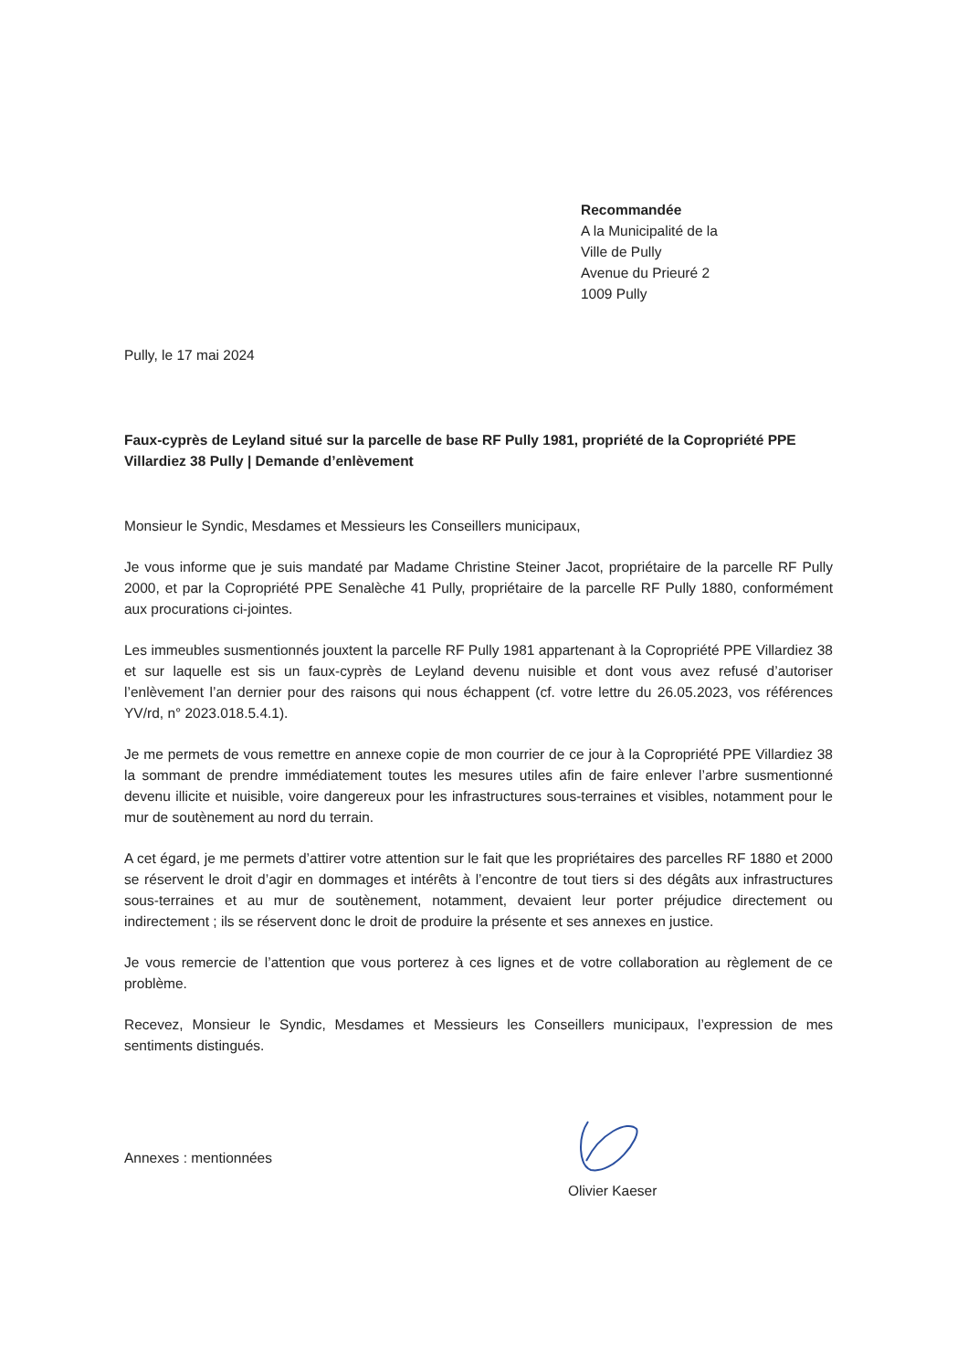Recommandée
A la Municipalité de la
Ville de Pully
Avenue du Prieuré 2
1009 Pully
Pully, le 17 mai 2024
Faux-cyprès de Leyland situé sur la parcelle de base RF Pully 1981, propriété de la Copropriété PPE Villardiez 38 Pully | Demande d’enlèvement
Monsieur le Syndic, Mesdames et Messieurs les Conseillers municipaux,
Je vous informe que je suis mandaté par Madame Christine Steiner Jacot, propriétaire de la parcelle RF Pully 2000, et par la Copropriété PPE Senalèche 41 Pully, propriétaire de la parcelle RF Pully 1880, conformément aux procurations ci-jointes.
Les immeubles susmentionnés jouxtent la parcelle RF Pully 1981 appartenant à la Copropriété PPE Villardiez 38 et sur laquelle est sis un faux-cyprès de Leyland devenu nuisible et dont vous avez refusé d’autoriser l’enlèvement l’an dernier pour des raisons qui nous échappent (cf. votre lettre du 26.05.2023, vos références YV/rd, n° 2023.018.5.4.1).
Je me permets de vous remettre en annexe copie de mon courrier de ce jour à la Copropriété PPE Villardiez 38 la sommant de prendre immédiatement toutes les mesures utiles afin de faire enlever l’arbre susmentionné devenu illicite et nuisible, voire dangereux pour les infrastructures sous-terraines et visibles, notamment pour le mur de soutènement au nord du terrain.
A cet égard, je me permets d’attirer votre attention sur le fait que les propriétaires des parcelles RF 1880 et 2000 se réservent le droit d’agir en dommages et intérêts à l’encontre de tout tiers si des dégâts aux infrastructures sous-terraines et au mur de soutènement, notamment, devaient leur porter préjudice directement ou indirectement ; ils se réservent donc le droit de produire la présente et ses annexes en justice.
Je vous remercie de l’attention que vous porterez à ces lignes et de votre collaboration au règlement de ce problème.
Recevez, Monsieur le Syndic, Mesdames et Messieurs les Conseillers municipaux, l’expression de mes sentiments distingués.
Annexes : mentionnées
Olivier Kaeser